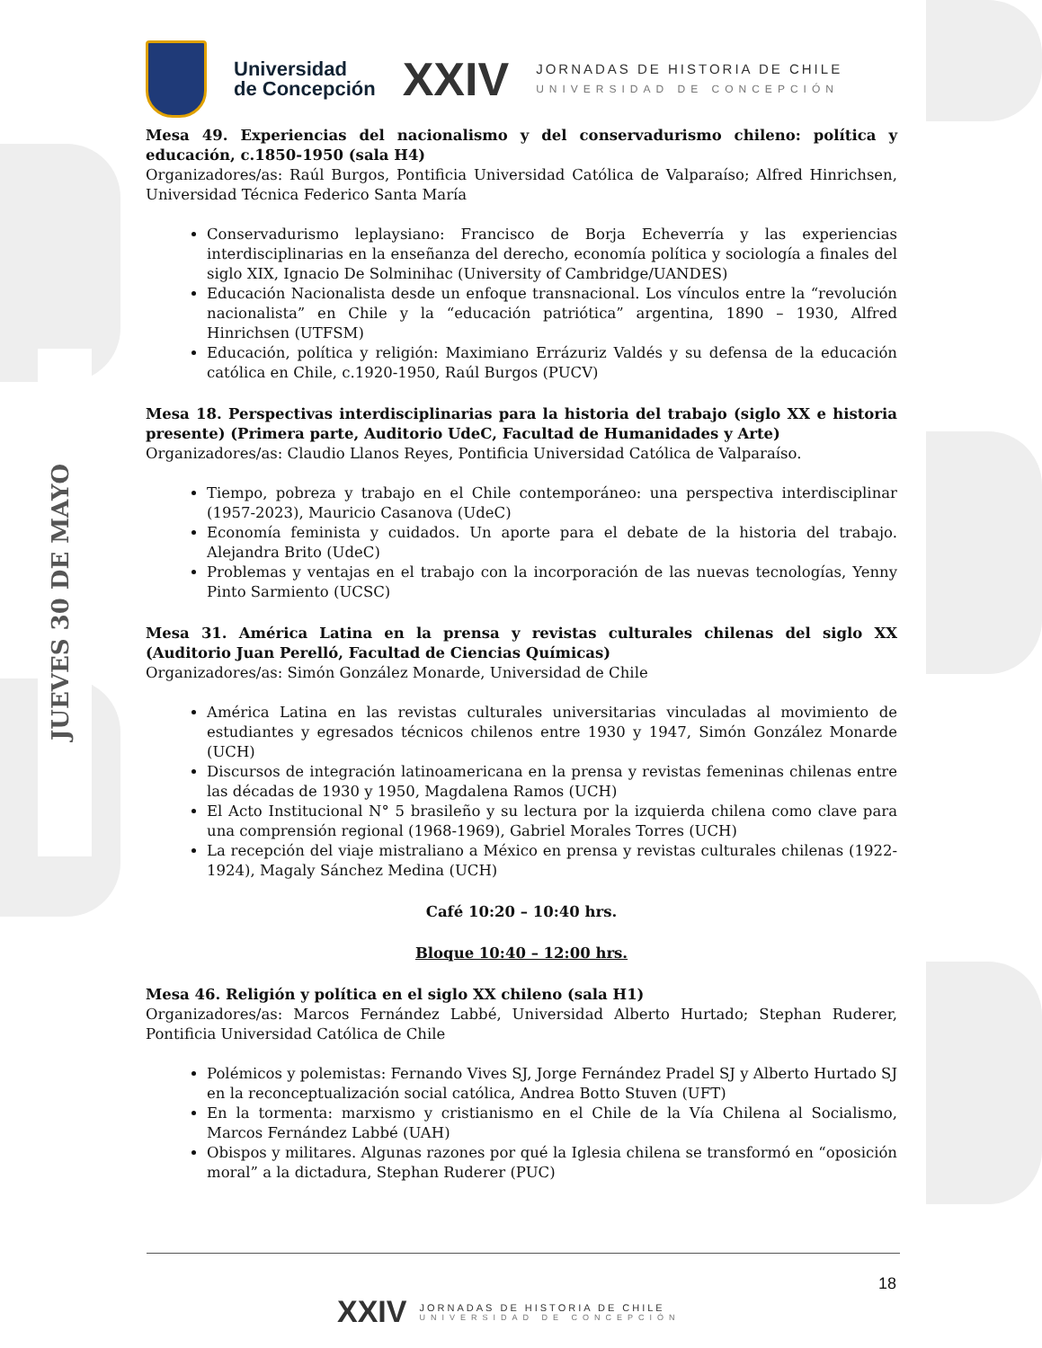JUEVES 30 DE MAYO
Universidad
de Concepción
XXIV
JORNADAS DE HISTORIA DE CHILE
UNIVERSIDAD DE CONCEPCIÓN
Mesa 49. Experiencias del nacionalismo y del conservadurismo chileno: política y educación, c.1850-1950 (sala H4)
Organizadores/as: Raúl Burgos, Pontificia Universidad Católica de Valparaíso; Alfred Hinrichsen, Universidad Técnica Federico Santa María
Conservadurismo leplaysiano: Francisco de Borja Echeverría y las experiencias interdisciplinarias en la enseñanza del derecho, economía política y sociología a finales del siglo XIX, Ignacio De Solminihac (University of Cambridge/UANDES)
Educación Nacionalista desde un enfoque transnacional. Los vínculos entre la “revolución nacionalista” en Chile y la “educación patriótica” argentina, 1890 – 1930, Alfred Hinrichsen (UTFSM)
Educación, política y religión: Maximiano Errázuriz Valdés y su defensa de la educación católica en Chile, c.1920-1950, Raúl Burgos (PUCV)
Mesa 18. Perspectivas interdisciplinarias para la historia del trabajo (siglo XX e historia presente) (Primera parte, Auditorio UdeC, Facultad de Humanidades y Arte)
Organizadores/as: Claudio Llanos Reyes, Pontificia Universidad Católica de Valparaíso.
Tiempo, pobreza y trabajo en el Chile contemporáneo: una perspectiva interdisciplinar (1957-2023), Mauricio Casanova (UdeC)
Economía feminista y cuidados. Un aporte para el debate de la historia del trabajo. Alejandra Brito (UdeC)
Problemas y ventajas en el trabajo con la incorporación de las nuevas tecnologías, Yenny Pinto Sarmiento (UCSC)
Mesa 31. América Latina en la prensa y revistas culturales chilenas del siglo XX (Auditorio Juan Perelló, Facultad de Ciencias Químicas)
Organizadores/as: Simón González Monarde, Universidad de Chile
América Latina en las revistas culturales universitarias vinculadas al movimiento de estudiantes y egresados técnicos chilenos entre 1930 y 1947, Simón González Monarde (UCH)
Discursos de integración latinoamericana en la prensa y revistas femeninas chilenas entre las décadas de 1930 y 1950, Magdalena Ramos (UCH)
El Acto Institucional N° 5 brasileño y su lectura por la izquierda chilena como clave para una comprensión regional (1968-1969), Gabriel Morales Torres (UCH)
La recepción del viaje mistraliano a México en prensa y revistas culturales chilenas (1922-1924), Magaly Sánchez Medina (UCH)
Café 10:20 – 10:40 hrs.
Bloque 10:40 – 12:00 hrs.
Mesa 46. Religión y política en el siglo XX chileno (sala H1)
Organizadores/as: Marcos Fernández Labbé, Universidad Alberto Hurtado; Stephan Ruderer, Pontificia Universidad Católica de Chile
Polémicos y polemistas: Fernando Vives SJ, Jorge Fernández Pradel SJ y Alberto Hurtado SJ en la reconceptualización social católica, Andrea Botto Stuven (UFT)
En la tormenta: marxismo y cristianismo en el Chile de la Vía Chilena al Socialismo, Marcos Fernández Labbé (UAH)
Obispos y militares. Algunas razones por qué la Iglesia chilena se transformó en “oposición moral” a la dictadura, Stephan Ruderer (PUC)
18
XXIV
JORNADAS DE HISTORIA DE CHILE
UNIVERSIDAD DE CONCEPCIÓN